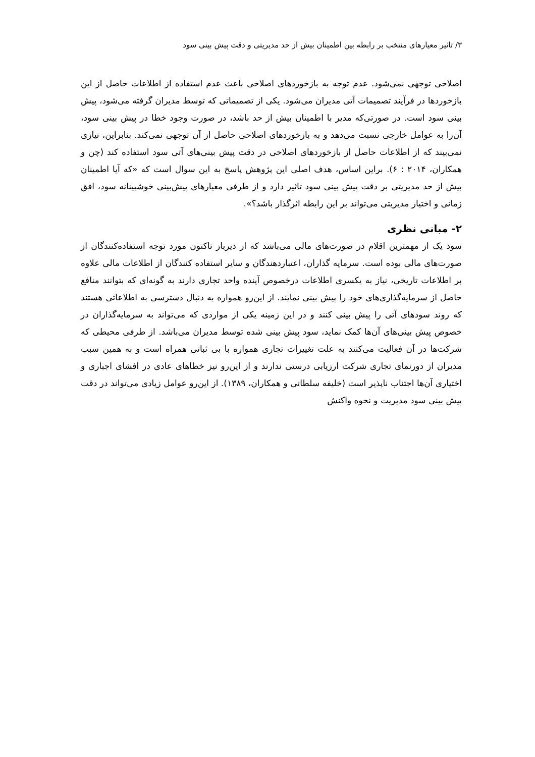۳/ تاثیر معیارهای منتخب بر رابطه بین اطمینان بیش از حد مدیریتی و دقت پیش بینی سود
اصلاحی توجهی نمی‌شود. عدم توجه به بازخوردهای اصلاحی باعث عدم استفاده از اطلاعات حاصل از این بازخوردها در فرآیند تصمیمات آتی مدیران می‌شود. یکی از تصمیماتی که توسط مدیران گرفته می‌شود، پیش بینی سود است. در صورتی‌که مدیر با اطمینان بیش از حد باشد، در صورت وجود خطا در پیش بینی سود، آن‌را به عوامل خارجی نسبت می‌دهد و به بازخوردهای اصلاحی حاصل از آن توجهی نمی‌کند. بنابراین، نیازی نمی‌بیند که از اطلاعات حاصل از بازخوردهای اصلاحی در دقت پیش بینی‌های آتی سود استفاده کند (چن و همکاران، ۲۰۱۴ : ۶). براین اساس، هدف اصلی این پژوهش پاسخ به این سوال است که «که آیا اطمینان بیش از حد مدیریتی بر دقت پیش بینی سود تاثیر دارد و از طرفی معیارهای پیش‌بینی خوشبینانه سود، افق زمانی و اختیار مدیریتی می‌تواند بر این رابطه اثرگذار باشد؟».
۲- مبانی نظری
سود یک از مهمترین اقلام در صورت‌های مالی می‌باشد که از دیرباز تاکنون مورد توجه استفاده‌کنندگان از صورت‌های مالی بوده است. سرمایه گذاران، اعتباردهندگان و سایر استفاده کنندگان از اطلاعات مالی علاوه بر اطلاعات تاریخی، نیاز به یکسری اطلاعات درخصوص آینده واحد تجاری دارند به گونه‌ای که بتوانند منافع حاصل از سرمایه‌گذاری‌های خود را پیش بینی نمایند. از این‌رو همواره به دنبال دسترسی به اطلاعاتی هستند که روند سودهای آتی را پیش بینی کنند و در این زمینه یکی از مواردی که می‌تواند به سرمایه‌گذاران در خصوص پیش بینی‌های آن‌ها کمک نماید، سود پیش بینی شده توسط مدیران می‌باشد. از طرفی محیطی که شرکت‌ها در آن فعالیت می‌کنند به علت تغییرات تجاری همواره با بی ثباتی همراه است و به همین سبب مدیران از دورنمای تجاری شرکت ارزیابی درستی ندارند و از این‌رو نیز خطاهای عادی در افشای اجباری و اختیاری آن‌ها اجتناب ناپذیر است (خلیفه سلطانی و همکاران، ۱۳۸۹). از این‌رو عوامل زیادی می‌تواند در دقت پیش بینی سود مدیریت و نحوه واکنش